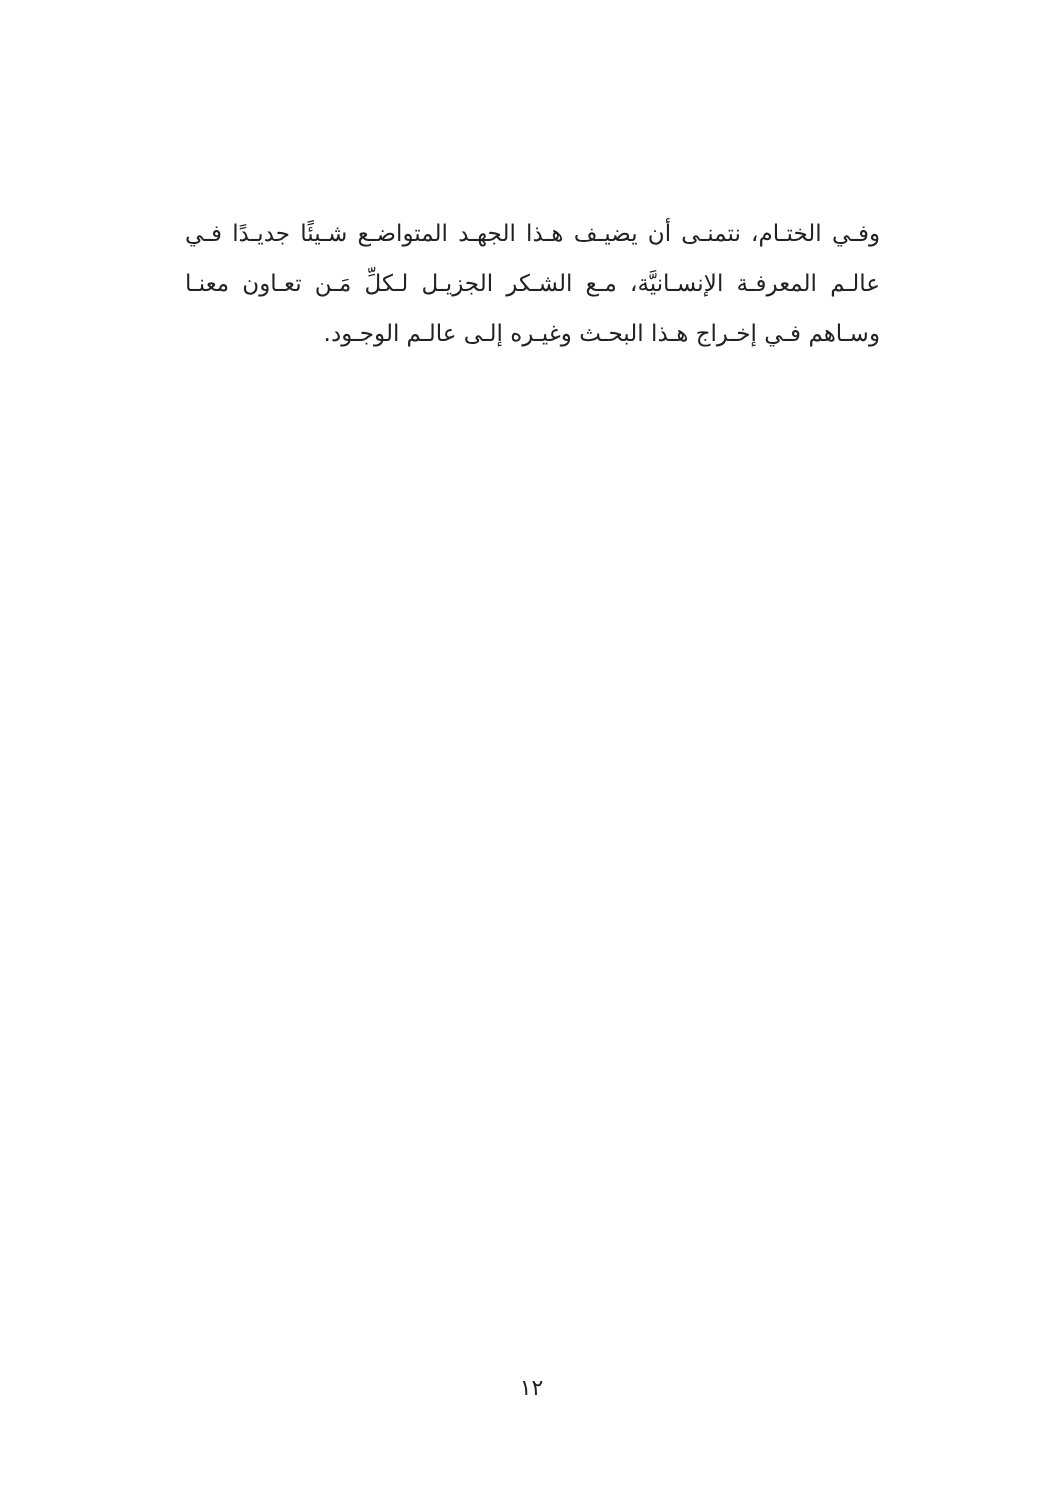وفـي الختـام، نتمنـى أن يضيـف هـذا الجهـد المتواضـع شـيئًا جديـدًا فـي عالـم المعرفـة الإنسـانيَّة، مـع الشـكر الجزيـل لـكلِّ مَـن تعـاون معنـا وسـاهم فـي إخـراج هـذا البحـث وغيـره إلـى عالـم الوجـود.
١٢